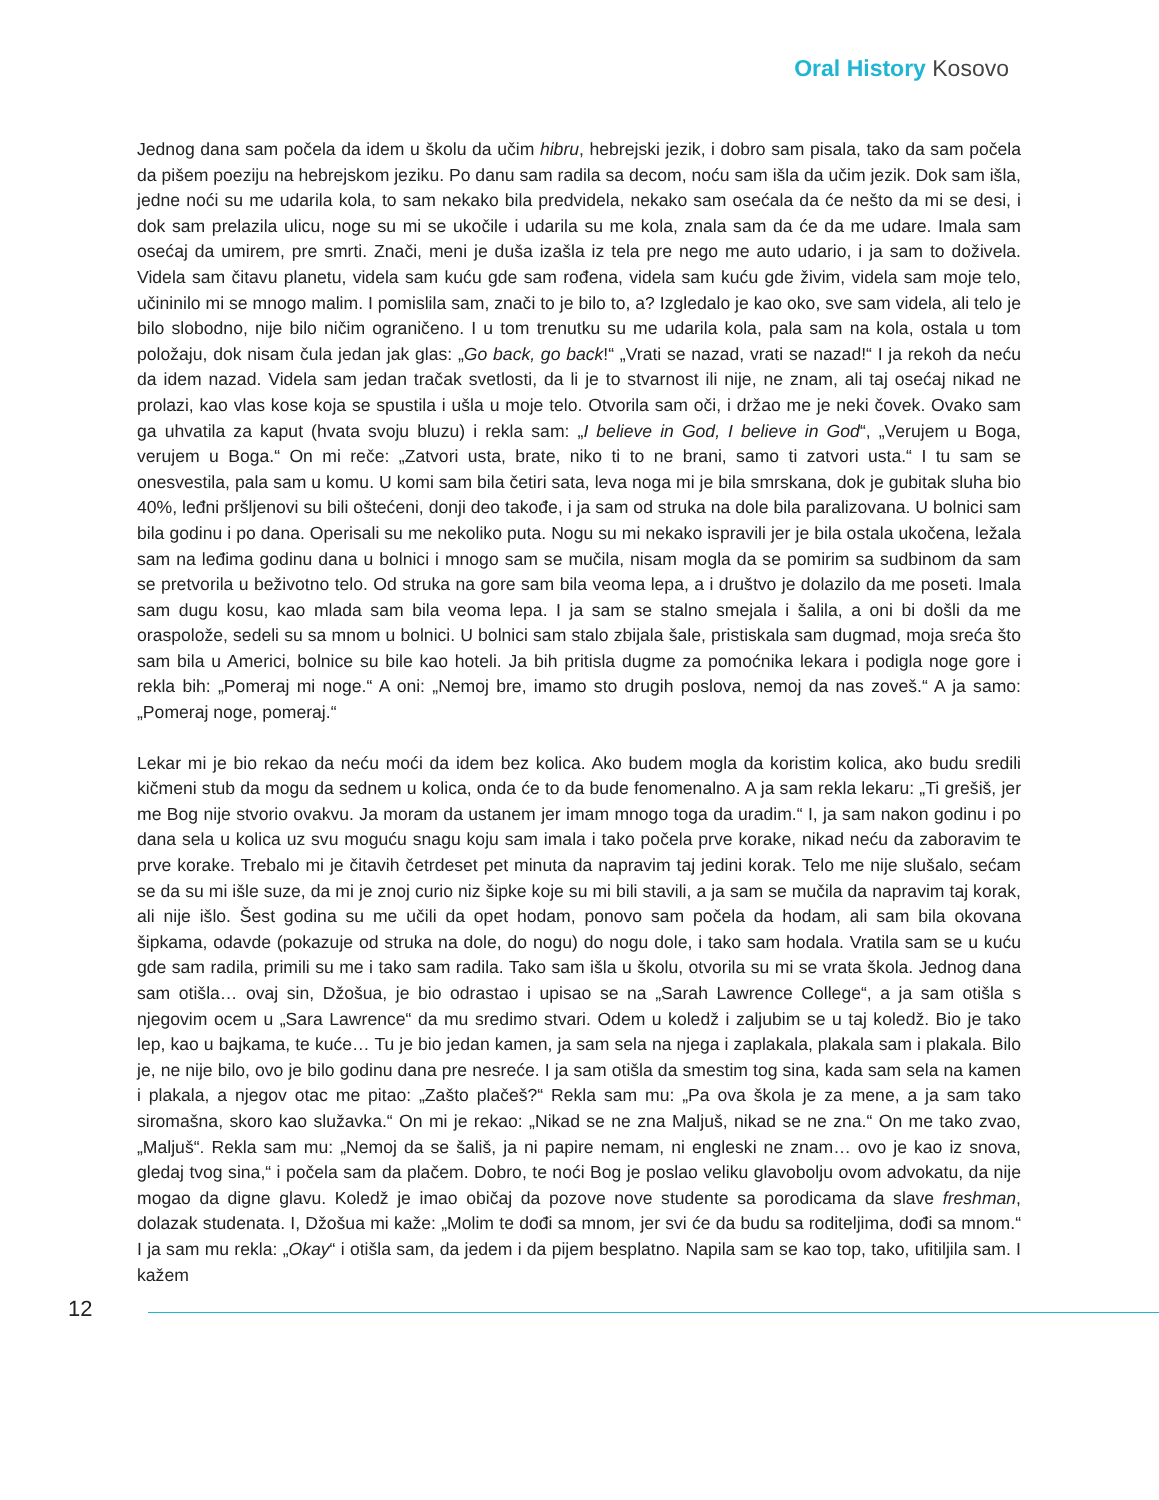Oral History Kosovo
Jednog dana sam počela da idem u školu da učim hibru, hebrejski jezik, i dobro sam pisala, tako da sam počela da pišem poeziju na hebrejskom jeziku. Po danu sam radila sa decom, noću sam išla da učim jezik. Dok sam išla, jedne noći su me udarila kola, to sam nekako bila predvidela, nekako sam osećala da će nešto da mi se desi, i dok sam prelazila ulicu, noge su mi se ukočile i udarila su me kola, znala sam da će da me udare. Imala sam osećaj da umirem, pre smrti. Znači, meni je duša izašla iz tela pre nego me auto udario, i ja sam to doživela. Videla sam čitavu planetu, videla sam kuću gde sam rođena, videla sam kuću gde živim, videla sam moje telo, učininilo mi se mnogo malim. I pomislila sam, znači to je bilo to, a? Izgledalo je kao oko, sve sam videla, ali telo je bilo slobodno, nije bilo ničim ograničeno. I u tom trenutku su me udarila kola, pala sam na kola, ostala u tom položaju, dok nisam čula jedan jak glas: „Go back, go back!“ „Vrati se nazad, vrati se nazad!“ I ja rekoh da neću da idem nazad. Videla sam jedan tračak svetlosti, da li je to stvarnost ili nije, ne znam, ali taj osećaj nikad ne prolazi, kao vlas kose koja se spustila i ušla u moje telo. Otvorila sam oči, i držao me je neki čovek. Ovako sam ga uhvatila za kaput (hvata svoju bluzu) i rekla sam: „I believe in God, I believe in God“, „Verujem u Boga, verujem u Boga.“ On mi reče: „Zatvori usta, brate, niko ti to ne brani, samo ti zatvori usta.“ I tu sam se onesvestila, pala sam u komu. U komi sam bila četiri sata, leva noga mi je bila smrskana, dok je gubitak sluha bio 40%, leđni pršljenovi su bili oštećeni, donji deo takođe, i ja sam od struka na dole bila paralizovana. U bolnici sam bila godinu i po dana. Operisali su me nekoliko puta. Nogu su mi nekako ispravili jer je bila ostala ukočena, ležala sam na leđima godinu dana u bolnici i mnogo sam se mučila, nisam mogla da se pomirim sa sudbinom da sam se pretvorila u beživotno telo. Od struka na gore sam bila veoma lepa, a i društvo je dolazilo da me poseti. Imala sam dugu kosu, kao mlada sam bila veoma lepa. I ja sam se stalno smejala i šalila, a oni bi došli da me oraspolože, sedeli su sa mnom u bolnici. U bolnici sam stalo zbijala šale, pristiskala sam dugmad, moja sreća što sam bila u Americi, bolnice su bile kao hoteli. Ja bih pritisla dugme za pomoćnika lekara i podigla noge gore i rekla bih: „Pomeraj mi noge.“ A oni: „Nemoj bre, imamo sto drugih poslova, nemoj da nas zoveš.“ A ja samo: „Pomeraj noge, pomeraj.“
Lekar mi je bio rekao da neću moći da idem bez kolica. Ako budem mogla da koristim kolica, ako budu sredili kičmeni stub da mogu da sednem u kolica, onda će to da bude fenomenalno. A ja sam rekla lekaru: „Ti grešiš, jer me Bog nije stvorio ovakvu. Ja moram da ustanem jer imam mnogo toga da uradim.“ I, ja sam nakon godinu i po dana sela u kolica uz svu moguću snagu koju sam imala i tako počela prve korake, nikad neću da zaboravim te prve korake. Trebalo mi je čitavih četrdeset pet minuta da napravim taj jedini korak. Telo me nije slušalo, sećam se da su mi išle suze, da mi je znoj curio niz šipke koje su mi bili stavili, a ja sam se mučila da napravim taj korak, ali nije išlo. Šest godina su me učili da opet hodam, ponovo sam počela da hodam, ali sam bila okovana šipkama, odavde (pokazuje od struka na dole, do nogu) do nogu dole, i tako sam hodala. Vratila sam se u kuću gde sam radila, primili su me i tako sam radila. Tako sam išla u školu, otvorila su mi se vrata škola. Jednog dana sam otišla… ovaj sin, Džošua, je bio odrastao i upisao se na „Sarah Lawrence College“, a ja sam otišla s njegovim ocem u „Sara Lawrence“ da mu sredimo stvari. Odem u koledž i zaljubim se u taj koledž. Bio je tako lep, kao u bajkama, te kuće… Tu je bio jedan kamen, ja sam sela na njega i zaplakala, plakala sam i plakala. Bilo je, ne nije bilo, ovo je bilo godinu dana pre nesreće. I ja sam otišla da smestim tog sina, kada sam sela na kamen i plakala, a njegov otac me pitao: „Zašto plačeš?“ Rekla sam mu: „Pa ova škola je za mene, a ja sam tako siromašna, skoro kao služavka.“ On mi je rekao: „Nikad se ne zna Maljuš, nikad se ne zna.“ On me tako zvao, „Maljuš“. Rekla sam mu: „Nemoj da se šališ, ja ni papire nemam, ni engleski ne znam… ovo je kao iz snova, gledaj tvog sina,“ i počela sam da plačem. Dobro, te noći Bog je poslao veliku glavobolju ovom advokatu, da nije mogao da digne glavu. Koledž je imao običaj da pozove nove studente sa porodicama da slave freshman, dolazak studenata. I, Džošua mi kaže: „Molim te dođi sa mnom, jer svi će da budu sa roditeljima, dođi sa mnom.“ I ja sam mu rekla: „Okay“ i otišla sam, da jedem i da pijem besplatno. Napila sam se kao top, tako, ufitiljila sam. I kažem
12